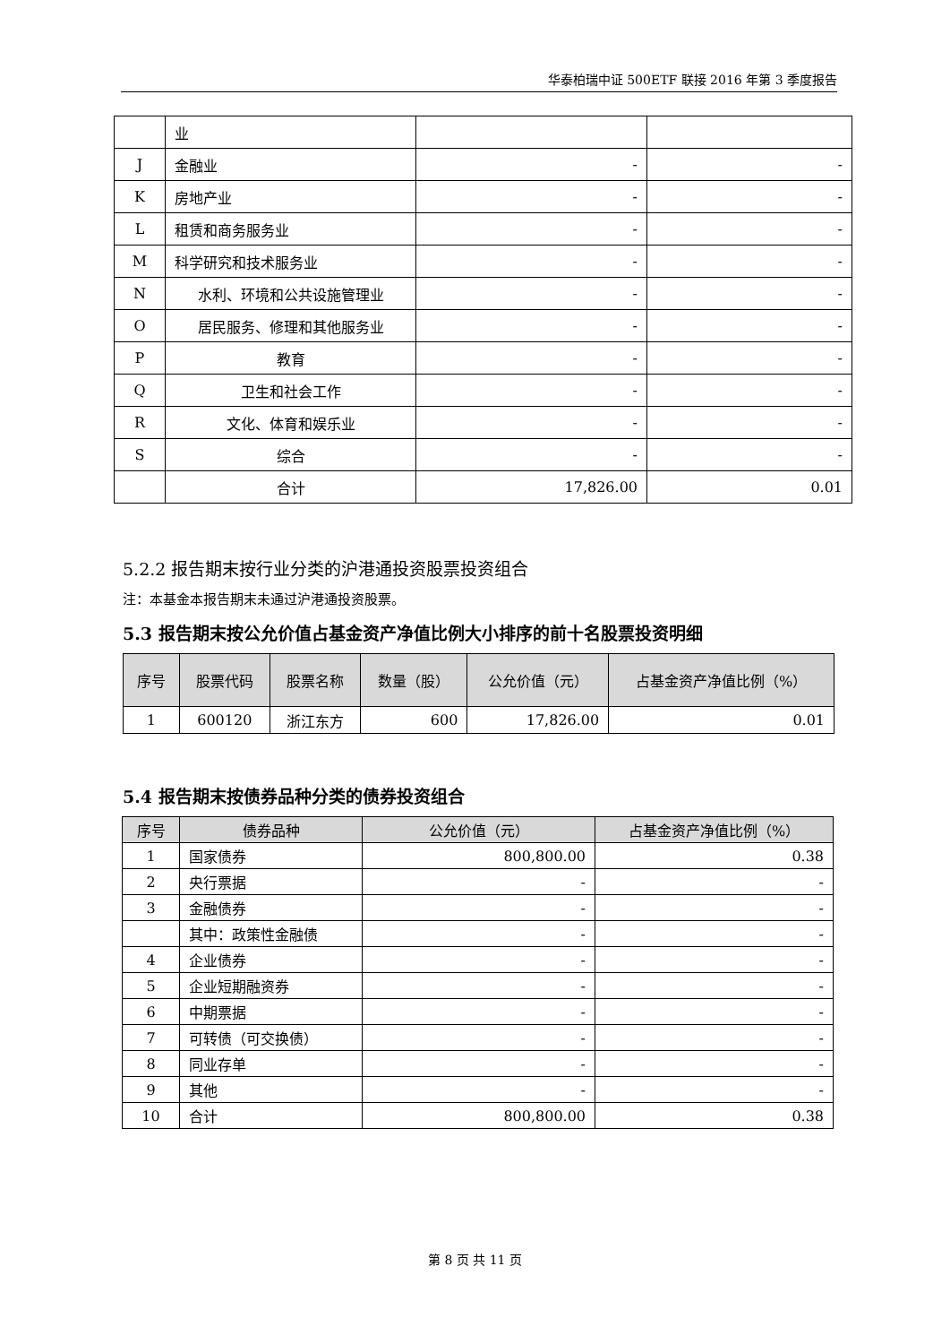华泰柏瑞中证 500ETF 联接 2016 年第 3 季度报告
| | 业 | | |
| J | 金融业 | - | - |
| K | 房地产业 | - | - |
| L | 租赁和商务服务业 | - | - |
| M | 科学研究和技术服务业 | - | - |
| N | 水利、环境和公共设施管理业 | - | - |
| O | 居民服务、修理和其他服务业 | - | - |
| P | 教育 | - | - |
| Q | 卫生和社会工作 | - | - |
| R | 文化、体育和娱乐业 | - | - |
| S | 综合 | - | - |
| | 合计 | 17,826.00 | 0.01 |
5.2.2 报告期末按行业分类的沪港通投资股票投资组合
注：本基金本报告期末未通过沪港通投资股票。
5.3 报告期末按公允价值占基金资产净值比例大小排序的前十名股票投资明细
| 序号 | 股票代码 | 股票名称 | 数量（股） | 公允价值（元） | 占基金资产净值比例（%） |
| --- | --- | --- | --- | --- | --- |
| 1 | 600120 | 浙江东方 | 600 | 17,826.00 | 0.01 |
5.4 报告期末按债券品种分类的债券投资组合
| 序号 | 债券品种 | 公允价值（元） | 占基金资产净值比例（%） |
| --- | --- | --- | --- |
| 1 | 国家债券 | 800,800.00 | 0.38 |
| 2 | 央行票据 | - | - |
| 3 | 金融债券 | - | - |
| | 其中：政策性金融债 | - | - |
| 4 | 企业债券 | - | - |
| 5 | 企业短期融资券 | - | - |
| 6 | 中期票据 | - | - |
| 7 | 可转债（可交换债） | - | - |
| 8 | 同业存单 | - | - |
| 9 | 其他 | - | - |
| 10 | 合计 | 800,800.00 | 0.38 |
第 8 页 共 11 页